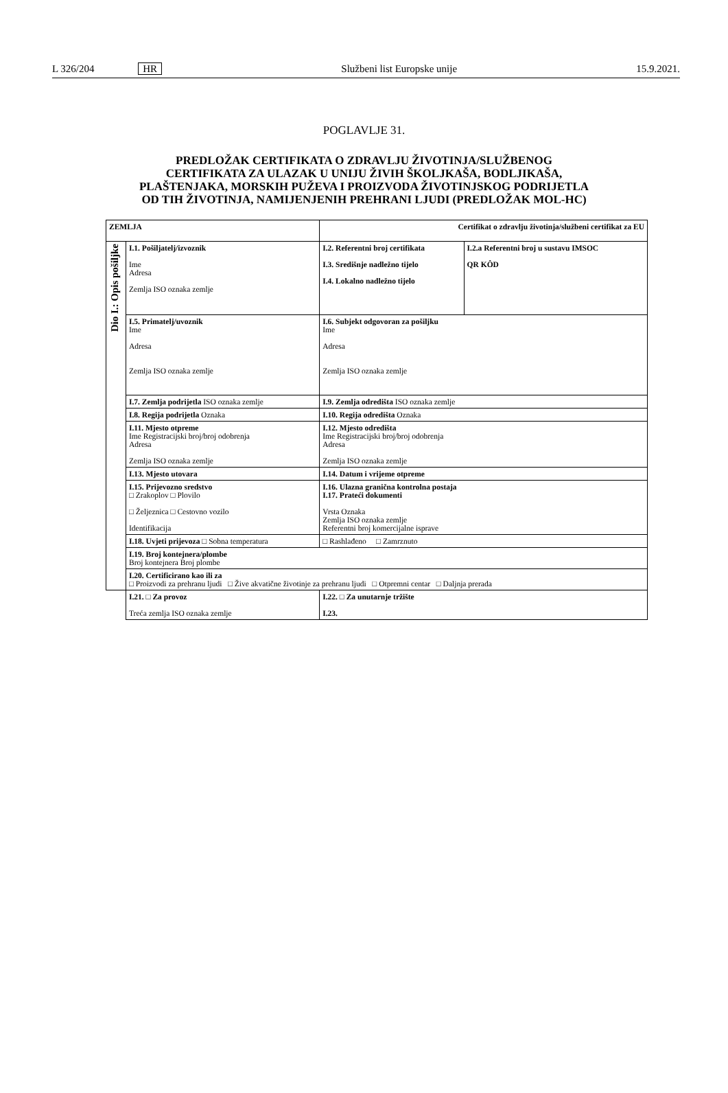L 326/204 HR Službeni list Europske unije 15.9.2021.
POGLAVLJE 31.
PREDLOŽAK CERTIFIKATA O ZDRAVLJU ŽIVOTINJA/SLUŽBENOG CERTIFIKATA ZA ULAZAK U UNIJU ŽIVIH ŠKOLJKAŠA, BODLJIKAŠA, PLAŠTENJAKA, MORSKIH PUŽEVA I PROIZVODA ŽIVOTINJSKOG PODRIJETLA OD TIH ŽIVOTINJA, NAMIJENJENIH PREHRANI LJUDI (PREDLOŽAK MOL-HC)
| ZEMLJA | | Certifikat o zdravlju životinja/službeni certifikat za EU | |
| Dio I.: Opis pošiljke | I.1. Pošiljatelj/izvoznik Ime Adresa Zemlja ISO oznaka zemlje | I.2. Referentni broj certifikata I.3. Središnje nadležno tijelo I.4. Lokalno nadležno tijelo | I.2.a Referentni broj u sustavu IMSOC QR KÔD |
| | I.5. Primatelj/uvoznik Ime Adresa Zemlja ISO oznaka zemlje | I.6. Subjekt odgovoran za pošiljku Ime Adresa Zemlja ISO oznaka zemlje | |
| | I.7. Zemlja podrijetla ISO oznaka zemlje | I.9. Zemlja odredišta ISO oznaka zemlje | |
| | I.8. Regija podrijetla Oznaka | I.10. Regija odredišta Oznaka | |
| | I.11. Mjesto otpreme Ime Registracijski broj/broj odobrenja Adresa Zemlja ISO oznaka zemlje | I.12. Mjesto odredišta Ime Registracijski broj/broj odobrenja Adresa Zemlja ISO oznaka zemlje | |
| | I.13. Mjesto utovara | I.14. Datum i vrijeme otpreme | |
| | I.15. Prijevozno sredstvo □ Zrakoplov □ Plovilo □ Željeznica □ Cestovno vozilo Identifikacija | I.16. Ulazna granična kontrolna postaja I.17. Prateći dokumenti Vrsta Oznaka Zemlja ISO oznaka zemlje Referentni broj komercijalne isprave | |
| | I.18. Uvjeti prijevoza □ Sobna temperatura | □ Rashlađeno □ Zamrznuto | |
| | I.19. Broj kontejnera/plombe Broj kontejnera Broj plombe | | |
| | I.20. Certificirano kao ili za □ Proizvodi za prehranu ljudi □ Žive akvatične životinje za prehranu ljudi □ Otpremni centar □ Daljnja prerada | | |
| | I.21. □ Za provoz Treća zemlja ISO oznaka zemlje | I.22. □ Za unutarnje tržište I.23. | |